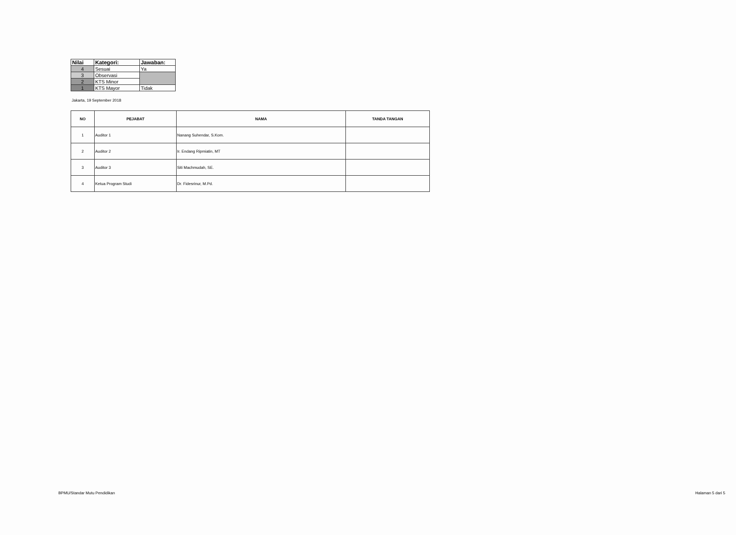| Nilai | Kategori: | Jawaban: |
| --- | --- | --- |
| 4 | Sesuai | Ya |
| 3 | Observasi | |
| 2 | KTS Minor | |
| 1 | KTS Mayor | Tidak |
Jakarta, 19 September 2018
| NO | PEJABAT | NAMA | TANDA TANGAN |
| --- | --- | --- | --- |
| 1 | Auditor 1 | Nanang Suhendar, S.Kom. | |
| 2 | Auditor 2 | Ir. Endang Ripmiatin, MT | |
| 3 | Auditor 3 | Siti Machmudah, SE. | |
| 4 | Ketua Program Studi | Dr. Fidesrinur, M.Pd. | |
BPMU/Standar Mutu Pendidikan Halaman 5 dari 5